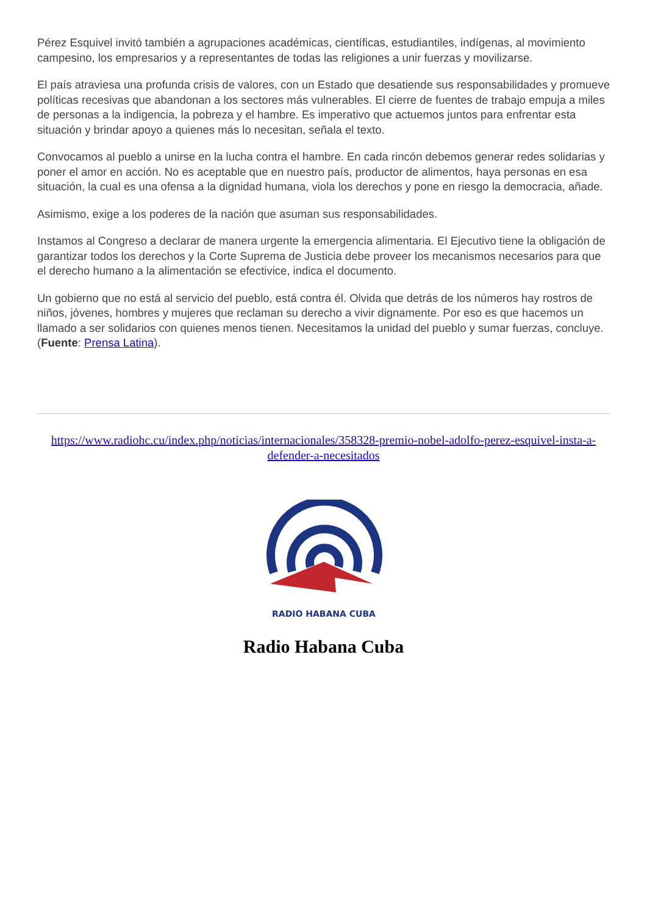Pérez Esquivel invitó también a agrupaciones académicas, científicas, estudiantiles, indígenas, al movimiento campesino, los empresarios y a representantes de todas las religiones a unir fuerzas y movilizarse.
El país atraviesa una profunda crisis de valores, con un Estado que desatiende sus responsabilidades y promueve políticas recesivas que abandonan a los sectores más vulnerables. El cierre de fuentes de trabajo empuja a miles de personas a la indigencia, la pobreza y el hambre. Es imperativo que actuemos juntos para enfrentar esta situación y brindar apoyo a quienes más lo necesitan, señala el texto.
Convocamos al pueblo a unirse en la lucha contra el hambre. En cada rincón debemos generar redes solidarias y poner el amor en acción. No es aceptable que en nuestro país, productor de alimentos, haya personas en esa situación, la cual es una ofensa a la dignidad humana, viola los derechos y pone en riesgo la democracia, añade.
Asimismo, exige a los poderes de la nación que asuman sus responsabilidades.
Instamos al Congreso a declarar de manera urgente la emergencia alimentaria. El Ejecutivo tiene la obligación de garantizar todos los derechos y la Corte Suprema de Justicia debe proveer los mecanismos necesarios para que el derecho humano a la alimentación se efectivice, indica el documento.
Un gobierno que no está al servicio del pueblo, está contra él. Olvida que detrás de los números hay rostros de niños, jóvenes, hombres y mujeres que reclaman su derecho a vivir dignamente. Por eso es que hacemos un llamado a ser solidarios con quienes menos tienen. Necesitamos la unidad del pueblo y sumar fuerzas, concluye. (Fuente: Prensa Latina).
https://www.radiohc.cu/index.php/noticias/internacionales/358328-premio-nobel-adolfo-perez-esquivel-insta-a-defender-a-necesitados
RADIO HABANA CUBA
Radio Habana Cuba